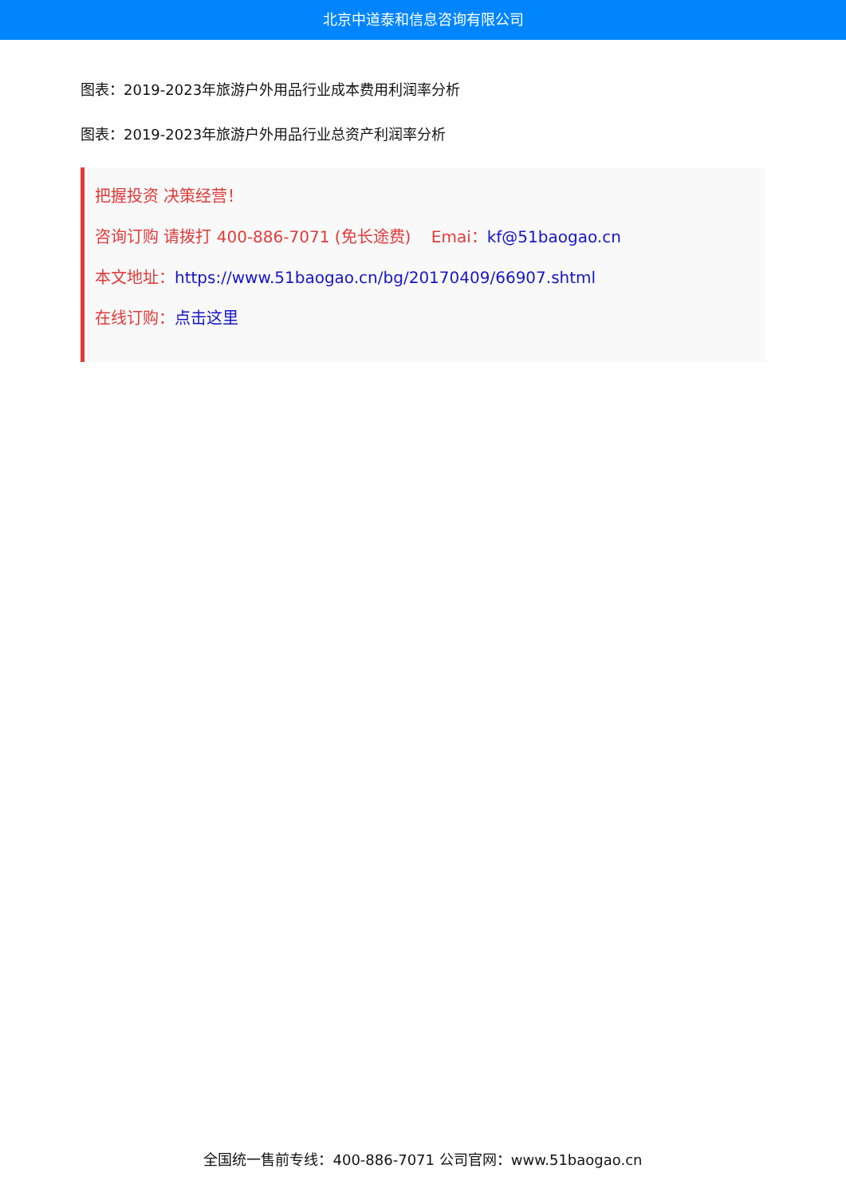北京中道泰和信息咨询有限公司
图表：2019-2023年旅游户外用品行业成本费用利润率分析
图表：2019-2023年旅游户外用品行业总资产利润率分析
把握投资 决策经营！
咨询订购 请拨打 400-886-7071 (免长途费) Emai：kf@51baogao.cn
本文地址：https://www.51baogao.cn/bg/20170409/66907.shtml
在线订购：点击这里
全国统一售前专线：400-886-7071 公司官网：www.51baogao.cn